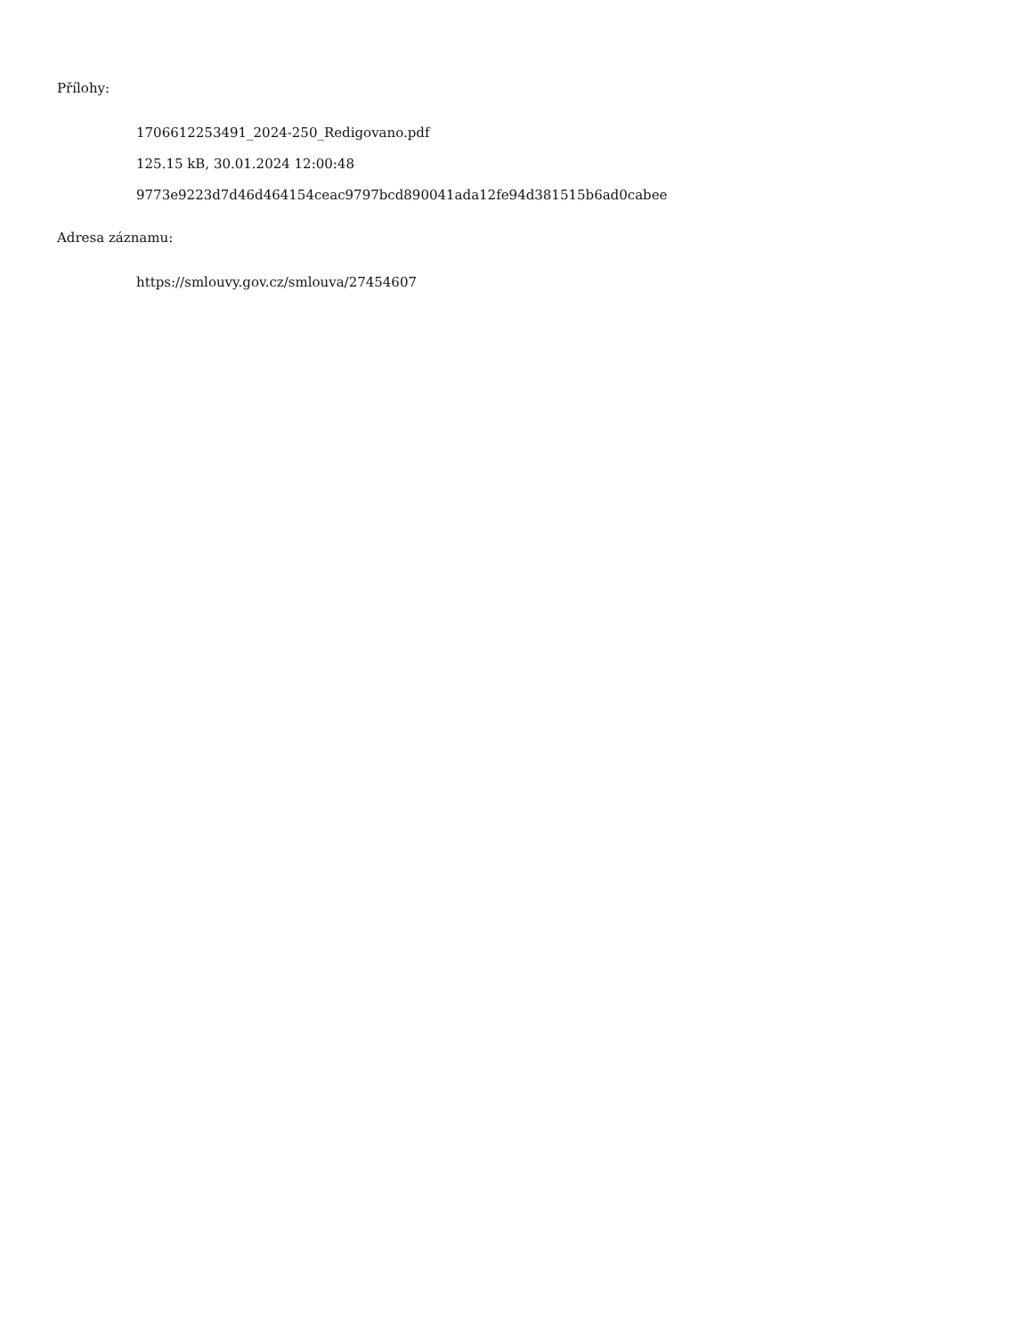Přílohy:
1706612253491_2024-250_Redigovano.pdf
125.15 kB, 30.01.2024 12:00:48
9773e9223d7d46d464154ceac9797bcd890041ada12fe94d381515b6ad0cabee
Adresa záznamu:
https://smlouvy.gov.cz/smlouva/27454607